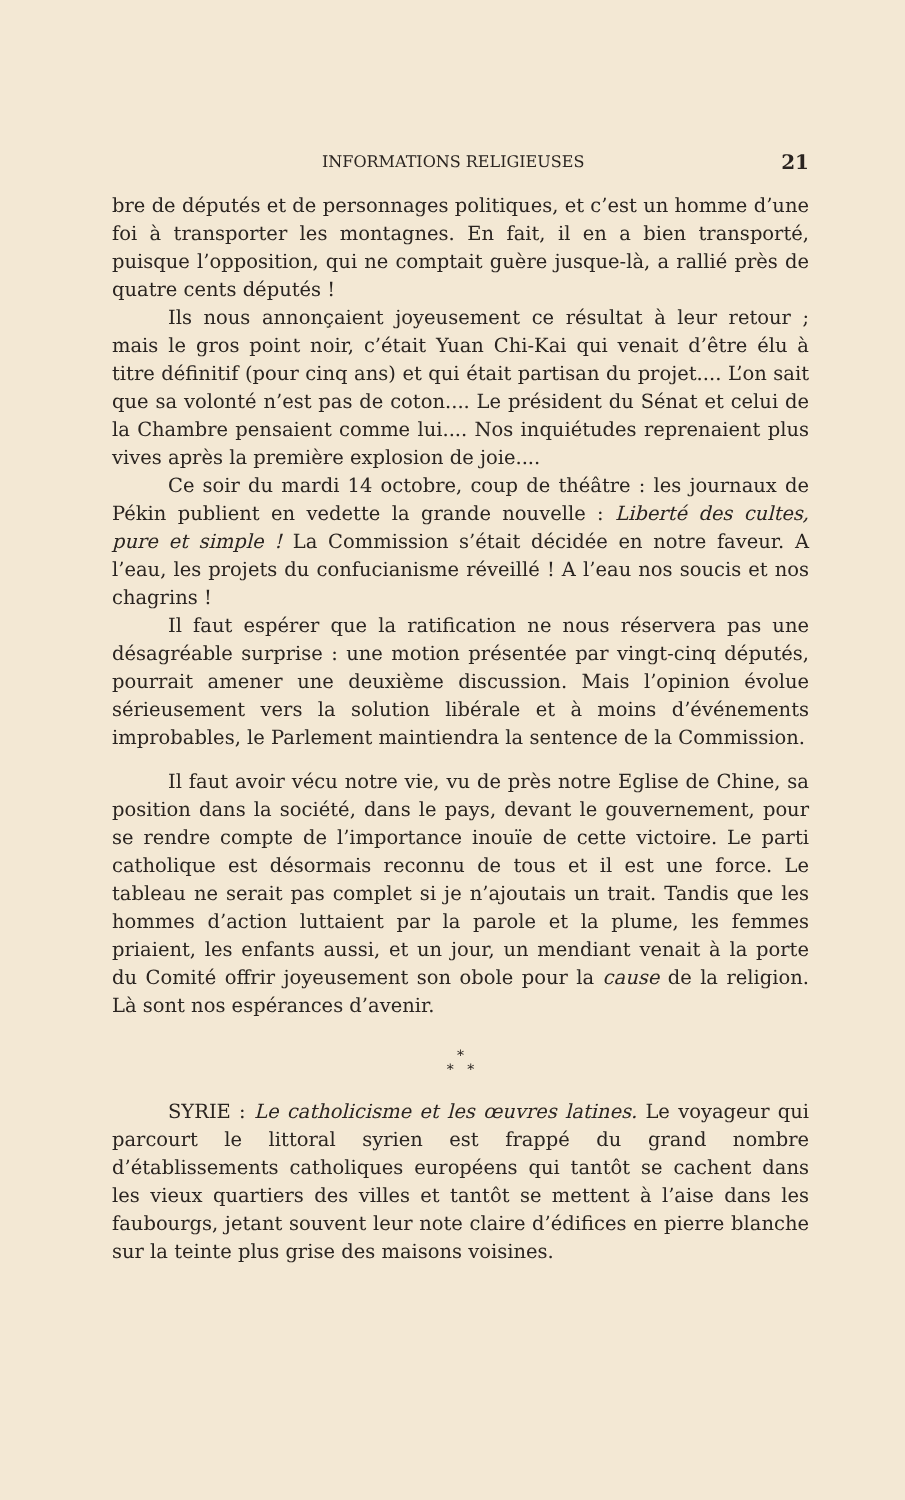INFORMATIONS RELIGIEUSES 21
bre de députés et de personnages politiques, et c’est un homme d’une foi à transporter les montagnes. En fait, il en a bien transporté, puisque l’opposition, qui ne comptait guère jusque-là, a rallié près de quatre cents députés !
Ils nous annonçaient joyeusement ce résultat à leur retour ; mais le gros point noir, c’était Yuan Chi-Kai qui venait d’être élu à titre définitif (pour cinq ans) et qui était partisan du projet.... L’on sait que sa volonté n’est pas de coton.... Le président du Sénat et celui de la Chambre pensaient comme lui.... Nos inquiétudes reprenaient plus vives après la première explosion de joie....
Ce soir du mardi 14 octobre, coup de théâtre : les journaux de Pékin publient en vedette la grande nouvelle : Liberté des cultes, pure et simple ! La Commission s’était décidée en notre faveur. A l’eau, les projets du confucianisme réveillé ! A l’eau nos soucis et nos chagrins !
Il faut espérer que la ratification ne nous réservera pas une désagréable surprise : une motion présentée par vingt-cinq députés, pourrait amener une deuxième discussion. Mais l’opinion évolue sérieusement vers la solution libérale et à moins d’événements improbables, le Parlement maintiendra la sentence de la Commission.
Il faut avoir vécu notre vie, vu de près notre Eglise de Chine, sa position dans la société, dans le pays, devant le gouvernement, pour se rendre compte de l’importance inouïe de cette victoire. Le parti catholique est désormais reconnu de tous et il est une force. Le tableau ne serait pas complet si je n’ajoutais un trait. Tandis que les hommes d’action luttaient par la parole et la plume, les femmes priaient, les enfants aussi, et un jour, un mendiant venait à la porte du Comité offrir joyeusement son obole pour la cause de la religion. Là sont nos espérances d’avenir.
*
* *
SYRIE : Le catholicisme et les œuvres latines. Le voyageur qui parcourt le littoral syrien est frappé du grand nombre d’établissements catholiques européens qui tantôt se cachent dans les vieux quartiers des villes et tantôt se mettent à l’aise dans les faubourgs, jetant souvent leur note claire d’édifices en pierre blanche sur la teinte plus grise des maisons voisines.